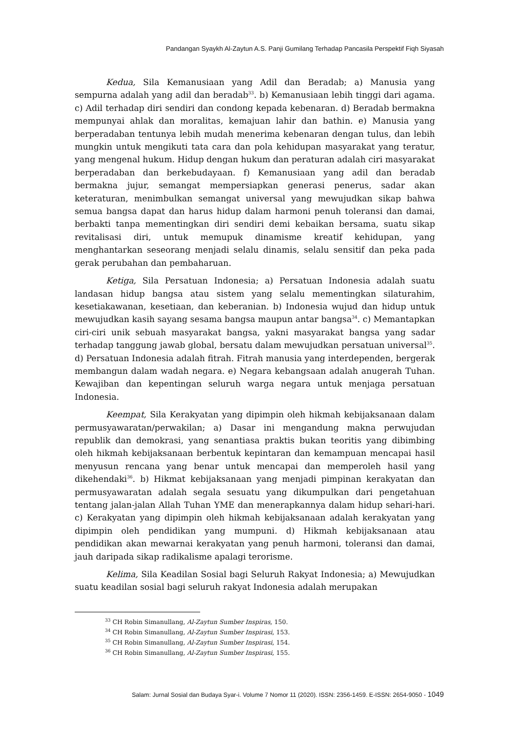Pandangan Syaykh Al-Zaytun A.S. Panji Gumilang Terhadap Pancasila Perspektif Fiqh Siyasah
Kedua, Sila Kemanusiaan yang Adil dan Beradab; a) Manusia yang sempurna adalah yang adil dan beradab<sup>33</sup>. b) Kemanusiaan lebih tinggi dari agama. c) Adil terhadap diri sendiri dan condong kepada kebenaran. d) Beradab bermakna mempunyai ahlak dan moralitas, kemajuan lahir dan bathin. e) Manusia yang berperadaban tentunya lebih mudah menerima kebenaran dengan tulus, dan lebih mungkin untuk mengikuti tata cara dan pola kehidupan masyarakat yang teratur, yang mengenal hukum. Hidup dengan hukum dan peraturan adalah ciri masyarakat berperadaban dan berkebudayaan. f) Kemanusiaan yang adil dan beradab bermakna jujur, semangat mempersiapkan generasi penerus, sadar akan keteraturan, menimbulkan semangat universal yang mewujudkan sikap bahwa semua bangsa dapat dan harus hidup dalam harmoni penuh toleransi dan damai, berbakti tanpa mementingkan diri sendiri demi kebaikan bersama, suatu sikap revitalisasi diri, untuk memupuk dinamisme kreatif kehidupan, yang menghantarkan seseorang menjadi selalu dinamis, selalu sensitif dan peka pada gerak perubahan dan pembaharuan.
Ketiga, Sila Persatuan Indonesia; a) Persatuan Indonesia adalah suatu landasan hidup bangsa atau sistem yang selalu mementingkan silaturahim, kesetiakawanan, kesetiaan, dan keberanian. b) Indonesia wujud dan hidup untuk mewujudkan kasih sayang sesama bangsa maupun antar bangsa<sup>34</sup>. c) Memantapkan ciri-ciri unik sebuah masyarakat bangsa, yakni masyarakat bangsa yang sadar terhadap tanggung jawab global, bersatu dalam mewujudkan persatuan universal<sup>35</sup>. d) Persatuan Indonesia adalah fitrah. Fitrah manusia yang interdependen, bergerak membangun dalam wadah negara. e) Negara kebangsaan adalah anugerah Tuhan. Kewajiban dan kepentingan seluruh warga negara untuk menjaga persatuan Indonesia.
Keempat, Sila Kerakyatan yang dipimpin oleh hikmah kebijaksanaan dalam permusyawaratan/perwakilan; a) Dasar ini mengandung makna perwujudan republik dan demokrasi, yang senantiasa praktis bukan teoritis yang dibimbing oleh hikmah kebijaksanaan berbentuk kepintaran dan kemampuan mencapai hasil menyusun rencana yang benar untuk mencapai dan memperoleh hasil yang dikehendaki<sup>36</sup>. b) Hikmat kebijaksanaan yang menjadi pimpinan kerakyatan dan permusyawaratan adalah segala sesuatu yang dikumpulkan dari pengetahuan tentang jalan-jalan Allah Tuhan YME dan menerapkannya dalam hidup sehari-hari. c) Kerakyatan yang dipimpin oleh hikmah kebijaksanaan adalah kerakyatan yang dipimpin oleh pendidikan yang mumpuni. d) Hikmah kebijaksanaan atau pendidikan akan mewarnai kerakyatan yang penuh harmoni, toleransi dan damai, jauh daripada sikap radikalisme apalagi terorisme.
Kelima, Sila Keadilan Sosial bagi Seluruh Rakyat Indonesia; a) Mewujudkan suatu keadilan sosial bagi seluruh rakyat Indonesia adalah merupakan
<sup>33</sup> CH Robin Simanullang, Al-Zaytun Sumber Inspiras, 150.
<sup>34</sup> CH Robin Simanullang, Al-Zaytun Sumber Inspirasi, 153.
<sup>35</sup> CH Robin Simanullang, Al-Zaytun Sumber Inspirasi, 154.
<sup>36</sup> CH Robin Simanullang, Al-Zaytun Sumber Inspirasi, 155.
Salam: Jurnal Sosial dan Budaya Syar-i. Volume 7 Nomor 11 (2020). ISSN: 2356-1459. E-ISSN: 2654-9050 - 1049